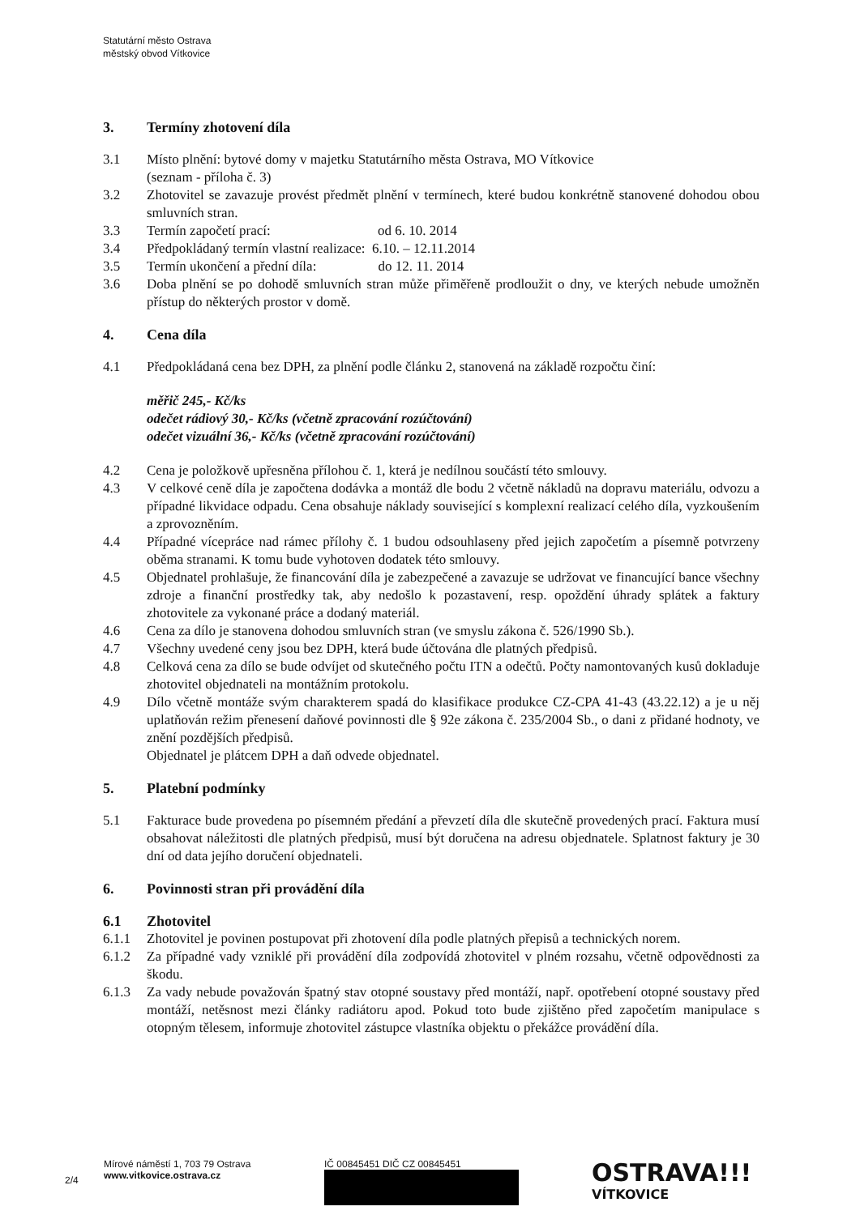Statutární město Ostrava
městský obvod Vítkovice
3. Termíny zhotovení díla
3.1 Místo plnění: bytové domy v majetku Statutárního města Ostrava, MO Vítkovice
(seznam - příloha č. 3)
3.2 Zhotovitel se zavazuje provést předmět plnění v termínech, které budou konkrétně stanovené dohodou obou smluvních stran.
3.3 Termín započetí prací: od 6. 10. 2014
3.4 Předpokládaný termín vlastní realizace: 6.10. – 12.11.2014
3.5 Termín ukončení a přední díla: do 12. 11. 2014
3.6 Doba plnění se po dohodě smluvních stran může přiměřeně prodloužit o dny, ve kterých nebude umožněn přístup do některých prostor v domě.
4. Cena díla
4.1 Předpokládaná cena bez DPH, za plnění podle článku 2, stanovená na základě rozpočtu činí:
měřič 245,- Kč/ks
odečet rádiový 30,- Kč/ks (včetně zpracování rozúčtování)
odečet vizuální 36,- Kč/ks (včetně zpracování rozúčtování)
4.2 Cena je položkově upřesněna přílohou č. 1, která je nedílnou součástí této smlouvy.
4.3 V celkové ceně díla je započtena dodávka a montáž dle bodu 2 včetně nákladů na dopravu materiálu, odvozu a případné likvidace odpadu. Cena obsahuje náklady související s komplexní realizací celého díla, vyzkoušením a zprovozněním.
4.4 Případné vícepráce nad rámec přílohy č. 1 budou odsouhlaseny před jejich započetím a písemně potvrzeny oběma stranami. K tomu bude vyhotoven dodatek této smlouvy.
4.5 Objednatel prohlašuje, že financování díla je zabezpečené a zavazuje se udržovat ve financující bance všechny zdroje a finanční prostředky tak, aby nedošlo k pozastavení, resp. opoždění úhrady splátek a faktury zhotovitele za vykonané práce a dodaný materiál.
4.6 Cena za dílo je stanovena dohodou smluvních stran (ve smyslu zákona č. 526/1990 Sb.).
4.7 Všechny uvedené ceny jsou bez DPH, která bude účtována dle platných předpisů.
4.8 Celková cena za dílo se bude odvíjet od skutečného počtu ITN a odečtů. Počty namontovaných kusů dokladuje zhotovitel objednateli na montážním protokolu.
4.9 Dílo včetně montáže svým charakterem spadá do klasifikace produkce CZ-CPA 41-43 (43.22.12) a je u něj uplatňován režim přenesení daňové povinnosti dle § 92e zákona č. 235/2004 Sb., o dani z přidané hodnoty, ve znění pozdějších předpisů.
Objednatel je plátcem DPH a daň odvede objednatel.
5. Platební podmínky
5.1 Fakturace bude provedena po písemném předání a převzetí díla dle skutečně provedených prací. Faktura musí obsahovat náležitosti dle platných předpisů, musí být doručena na adresu objednatele. Splatnost faktury je 30 dní od data jejího doručení objednateli.
6. Povinnosti stran při provádění díla
6.1 Zhotovitel
6.1.1 Zhotovitel je povinen postupovat při zhotovení díla podle platných přepisů a technických norem.
6.1.2 Za případné vady vzniklé při provádění díla zodpovídá zhotovitel v plném rozsahu, včetně odpovědnosti za škodu.
6.1.3 Za vady nebude považován špatný stav otopné soustavy před montáží, např. opotřebení otopné soustavy před montáží, netěsnost mezi články radiátoru apod. Pokud toto bude zjištěno před započetím manipulace s otopným tělesem, informuje zhotovitel zástupce vlastníka objektu o překážce provádění díla.
2/4
Mírové náměstí 1, 703 79 Ostrava
www.vitkovice.ostrava.cz
IČ 00845451 DIČ CZ 00845451
OSTRAVA!!!
VÍTKOVICE